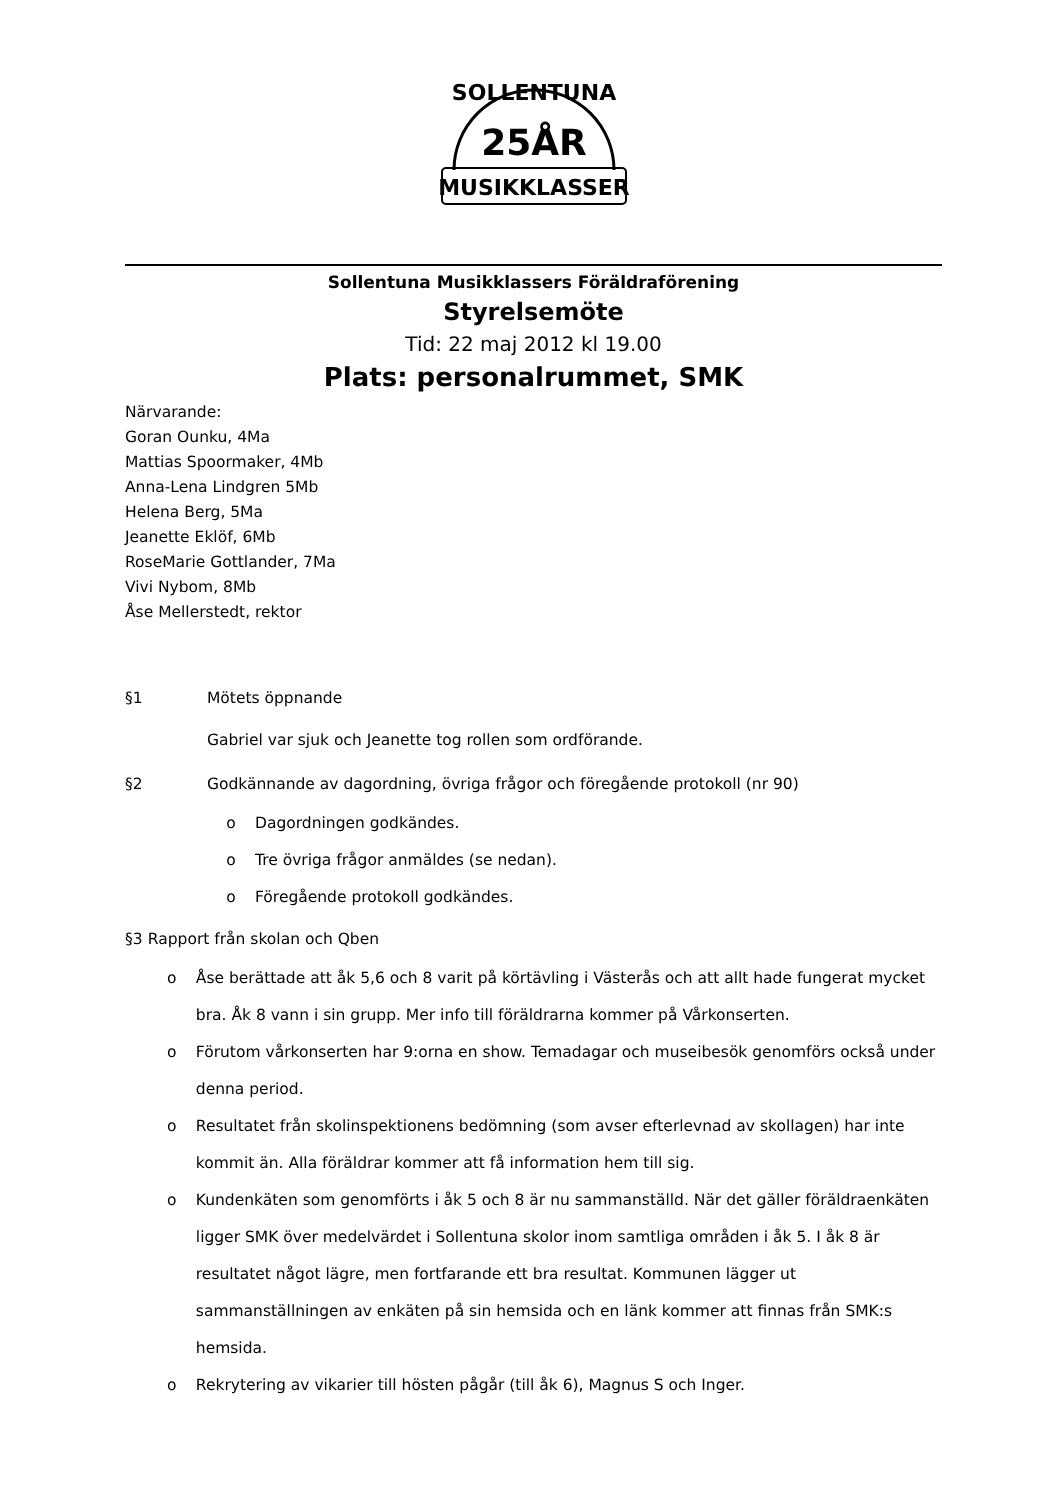SOLLENTUNA
25ÅR
MUSIKKLASSER
Sollentuna Musikklassers Föräldraförening
Styrelsemöte
Tid: 22 maj 2012 kl 19.00
Plats: personalrummet, SMK
Närvarande:
Goran Ounku, 4Ma
Mattias Spoormaker, 4Mb
Anna-Lena Lindgren 5Mb
Helena Berg, 5Ma
Jeanette Eklöf, 6Mb
RoseMarie Gottlander, 7Ma
Vivi Nybom, 8Mb
Åse Mellerstedt, rektor
§1 Mötets öppnande
Gabriel var sjuk och Jeanette tog rollen som ordförande.
§2 Godkännande av dagordning, övriga frågor och föregående protokoll (nr 90)
o Dagordningen godkändes.
o Tre övriga frågor anmäldes (se nedan).
o Föregående protokoll godkändes.
§3 Rapport från skolan och Qben
o Åse berättade att åk 5,6 och 8 varit på körtävling i Västerås och att allt hade fungerat mycket bra. Åk 8 vann i sin grupp. Mer info till föräldrarna kommer på Vårkonserten.
o Förutom vårkonserten har 9:orna en show. Temadagar och museibesök genomförs också under denna period.
o Resultatet från skolinspektionens bedömning (som avser efterlevnad av skollagen) har inte kommit än. Alla föräldrar kommer att få information hem till sig.
o Kundenkäten som genomförts i åk 5 och 8 är nu sammanställd. När det gäller föräldraenkäten ligger SMK över medelvärdet i Sollentuna skolor inom samtliga områden i åk 5. I åk 8 är resultatet något lägre, men fortfarande ett bra resultat. Kommunen lägger ut sammanställningen av enkäten på sin hemsida och en länk kommer att finnas från SMK:s hemsida.
o Rekrytering av vikarier till hösten pågår (till åk 6), Magnus S och Inger.